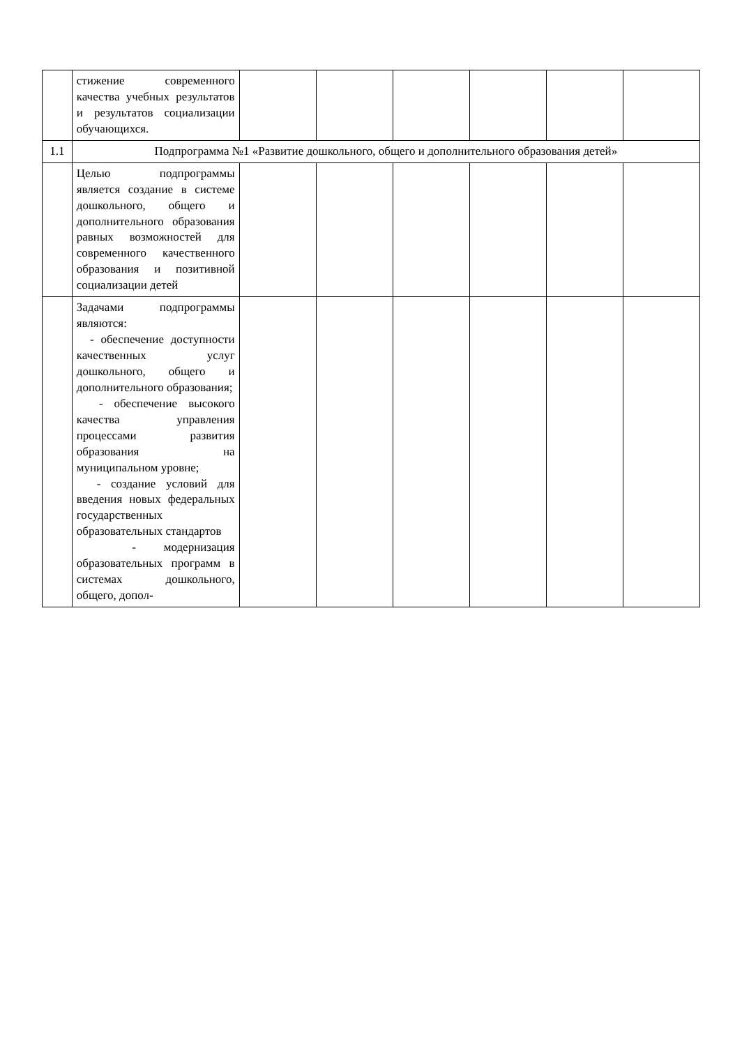| | стижение современного качества учебных результатов и результатов социализации обучающихся. | | | | | | |
| 1.1 | Подпрограмма №1 «Развитие дошкольного, общего и дополнительного образования детей» | | | | | | |
| | Целью подпрограммы является создание в системе дошкольного, общего и дополнительного образования равных возможностей для современного качественного образования и позитивной социализации детей | | | | | | |
| | Задачами подпрограммы являются: - обеспечение доступности качественных услуг дошкольного, общего и дополнительного образования; - обеспечение высокого качества управления процессами развития образования на муниципальном уровне; - создание условий для введения новых федеральных государственных образовательных стандартов - модернизация образовательных программ в системах дошкольного, общего, допол- | | | | | | |